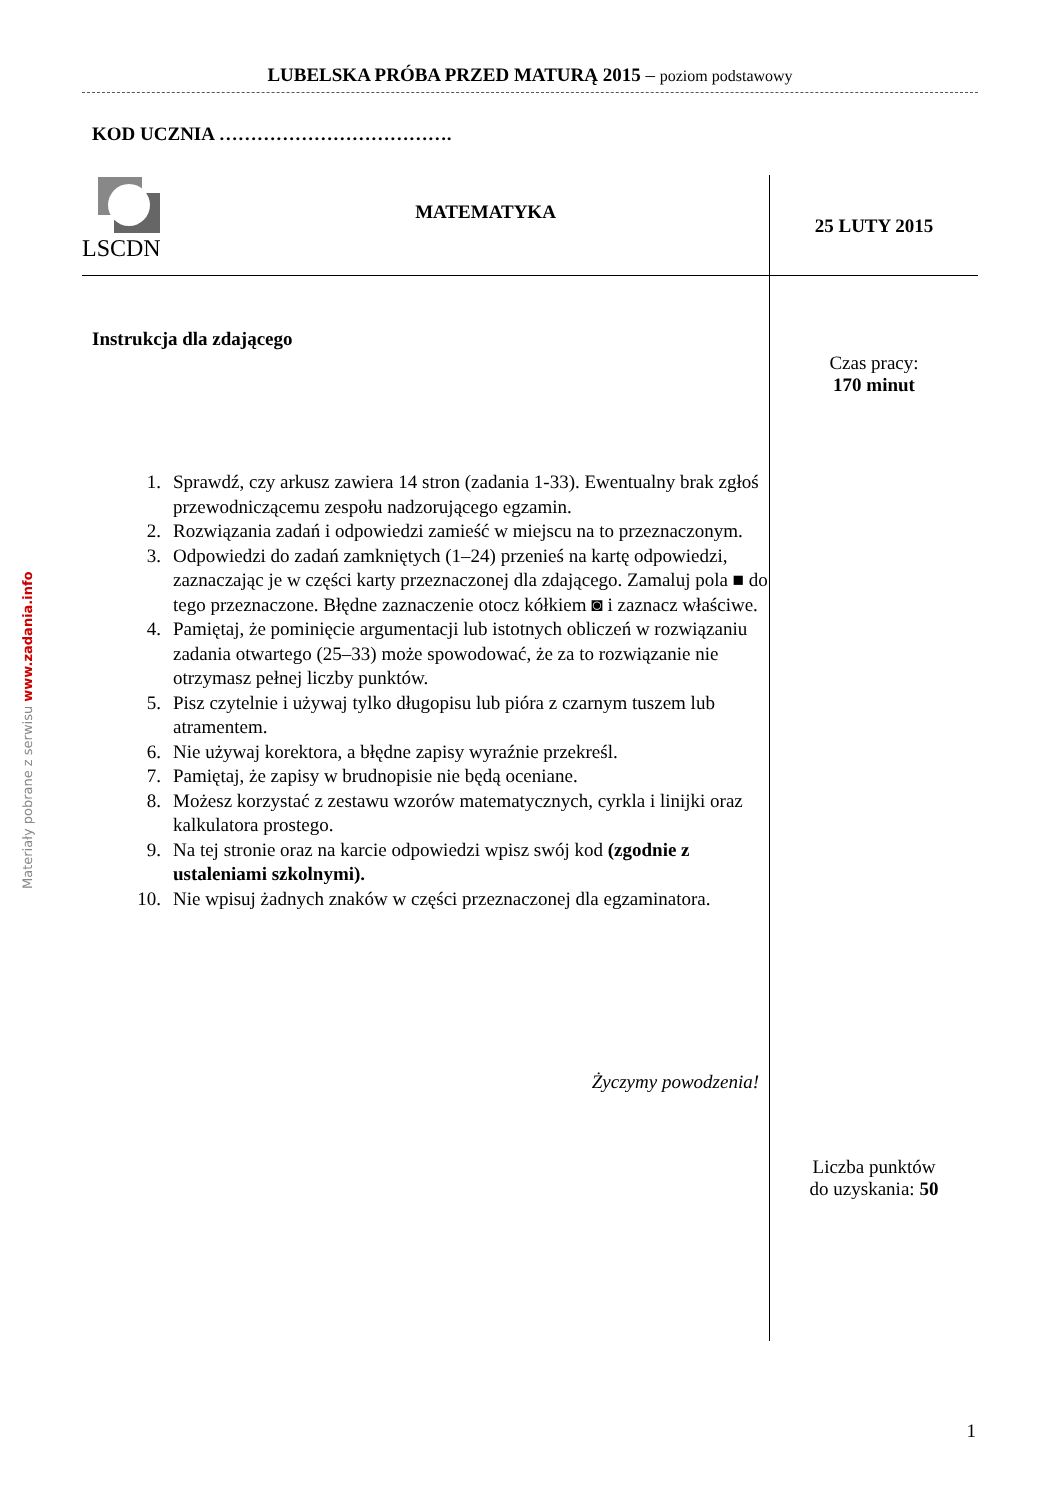Materiały pobrane z serwisu www.zadania.info
LUBELSKA PRÓBA PRZED MATURĄ 2015 – poziom podstawowy
KOD UCZNIA ……………………………….
LSCDN
MATEMATYKA
25 LUTY 2015
Instrukcja dla zdającego
1. Sprawdź, czy arkusz zawiera 14 stron (zadania 1-33). Ewentualny brak zgłoś przewodniczącemu zespołu nadzorującego egzamin.
2. Rozwiązania zadań i odpowiedzi zamieść w miejscu na to przeznaczonym.
3. Odpowiedzi do zadań zamkniętych (1–24) przenieś na kartę odpowiedzi, zaznaczając je w części karty przeznaczonej dla zdającego. Zamaluj pola ■ do tego przeznaczone. Błędne zaznaczenie otocz kółkiem ◙ i zaznacz właściwe.
4. Pamiętaj, że pominięcie argumentacji lub istotnych obliczeń w rozwiązaniu zadania otwartego (25–33) może spowodować, że za to rozwiązanie nie otrzymasz pełnej liczby punktów.
5. Pisz czytelnie i używaj tylko długopisu lub pióra z czarnym tuszem lub atramentem.
6. Nie używaj korektora, a błędne zapisy wyraźnie przekreśl.
7. Pamiętaj, że zapisy w brudnopisie nie będą oceniane.
8. Możesz korzystać z zestawu wzorów matematycznych, cyrkla i linijki oraz kalkulatora prostego.
9. Na tej stronie oraz na karcie odpowiedzi wpisz swój kod (zgodnie z ustaleniami szkolnymi).
10. Nie wpisuj żadnych znaków w części przeznaczonej dla egzaminatora.
Życzymy powodzenia!
Czas pracy:
170 minut
Liczba punktów
do uzyskania: 50
1